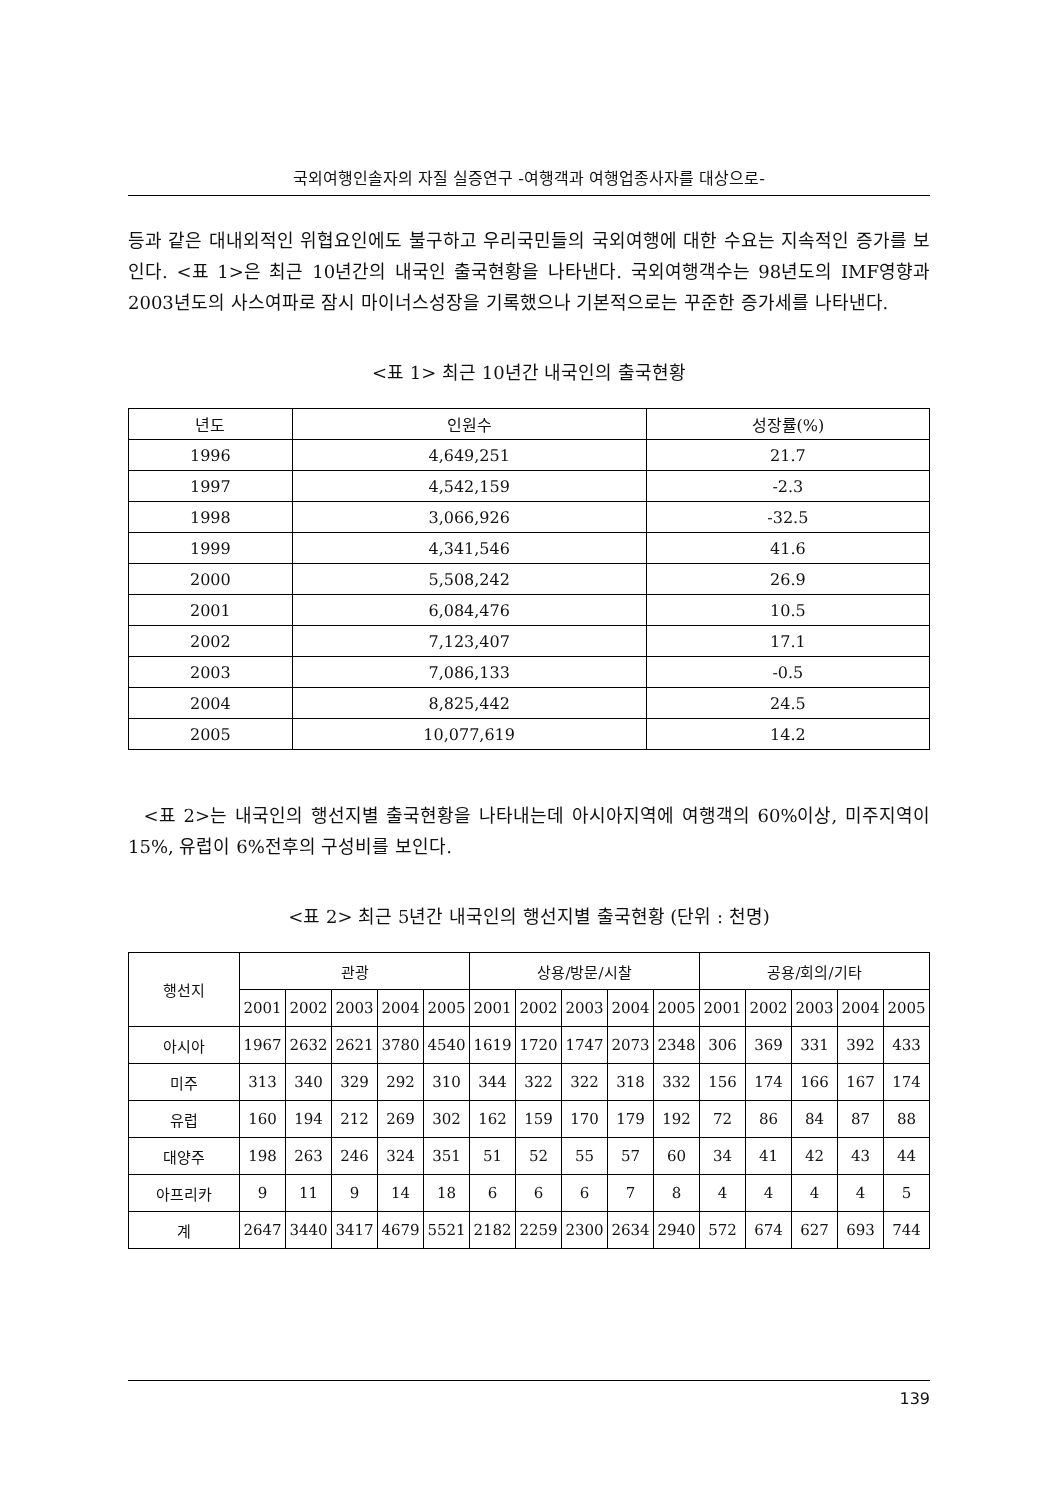국외여행인솔자의 자질 실증연구 -여행객과 여행업종사자를 대상으로-
등과 같은 대내외적인 위협요인에도 불구하고 우리국민들의 국외여행에 대한 수요는 지속적인 증가를 보인다. <표 1>은 최근 10년간의 내국인 출국현황을 나타낸다. 국외여행객수는 98년도의 IMF영향과 2003년도의 사스여파로 잠시 마이너스성장을 기록했으나 기본적으로는 꾸준한 증가세를 나타낸다.
<표 1> 최근 10년간 내국인의 출국현황
| 년도 | 인원수 | 성장률(%) |
| --- | --- | --- |
| 1996 | 4,649,251 | 21.7 |
| 1997 | 4,542,159 | -2.3 |
| 1998 | 3,066,926 | -32.5 |
| 1999 | 4,341,546 | 41.6 |
| 2000 | 5,508,242 | 26.9 |
| 2001 | 6,084,476 | 10.5 |
| 2002 | 7,123,407 | 17.1 |
| 2003 | 7,086,133 | -0.5 |
| 2004 | 8,825,442 | 24.5 |
| 2005 | 10,077,619 | 14.2 |
<표 2>는 내국인의 행선지별 출국현황을 나타내는데 아시아지역에 여행객의 60%이상, 미주지역이 15%, 유럽이 6%전후의 구성비를 보인다.
<표 2> 최근 5년간 내국인의 행선지별 출국현황 (단위 : 천명)
| 행선지 | 관광 | | | | | 상용/방문/시찰 | | | | | 공용/회의/기타 | | | | |
| --- | --- | --- | --- | --- | --- | --- | --- | --- | --- | --- | --- | --- | --- | --- | --- |
| | 2001 | 2002 | 2003 | 2004 | 2005 | 2001 | 2002 | 2003 | 2004 | 2005 | 2001 | 2002 | 2003 | 2004 | 2005 |
| 아시아 | 1967 | 2632 | 2621 | 3780 | 4540 | 1619 | 1720 | 1747 | 2073 | 2348 | 306 | 369 | 331 | 392 | 433 |
| 미주 | 313 | 340 | 329 | 292 | 310 | 344 | 322 | 322 | 318 | 332 | 156 | 174 | 166 | 167 | 174 |
| 유럽 | 160 | 194 | 212 | 269 | 302 | 162 | 159 | 170 | 179 | 192 | 72 | 86 | 84 | 87 | 88 |
| 대양주 | 198 | 263 | 246 | 324 | 351 | 51 | 52 | 55 | 57 | 60 | 34 | 41 | 42 | 43 | 44 |
| 아프리카 | 9 | 11 | 9 | 14 | 18 | 6 | 6 | 6 | 7 | 8 | 4 | 4 | 4 | 4 | 5 |
| 계 | 2647 | 3440 | 3417 | 4679 | 5521 | 2182 | 2259 | 2300 | 2634 | 2940 | 572 | 674 | 627 | 693 | 744 |
139